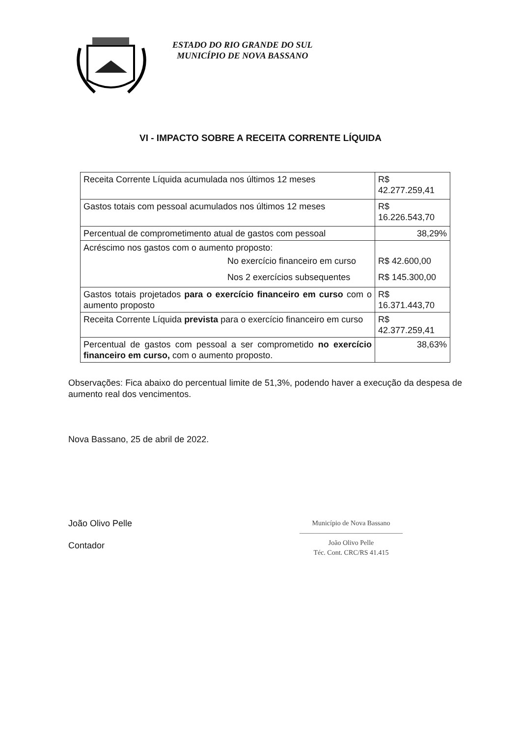ESTADO DO RIO GRANDE DO SUL
MUNICÍPIO DE NOVA BASSANO
VI - IMPACTO SOBRE A RECEITA CORRENTE LÍQUIDA
| Receita Corrente Líquida acumulada nos últimos 12 meses | R$ 42.277.259,41 |
| Gastos totais com pessoal acumulados nos últimos 12 meses | R$ 16.226.543,70 |
| Percentual de comprometimento atual de gastos com pessoal | 38,29% |
| Acréscimo nos gastos com o aumento proposto: No exercício financeiro em curso Nos 2 exercícios subsequentes | R$ 42.600,00 R$ 145.300,00 |
| Gastos totais projetados para o exercício financeiro em curso com o aumento proposto | R$ 16.371.443,70 |
| Receita Corrente Líquida prevista para o exercício financeiro em curso | R$ 42.377.259,41 |
| Percentual de gastos com pessoal a ser comprometido no exercício financeiro em curso, com o aumento proposto. | 38,63% |
Observações: Fica abaixo do percentual limite de 51,3%, podendo haver a execução da despesa de aumento real dos vencimentos.
Nova Bassano, 25 de abril de 2022.
João Olivo Pelle
Contador
Município de Nova Bassano
———————————————
João Olivo Pelle
Téc. Cont. CRC/RS 41.415